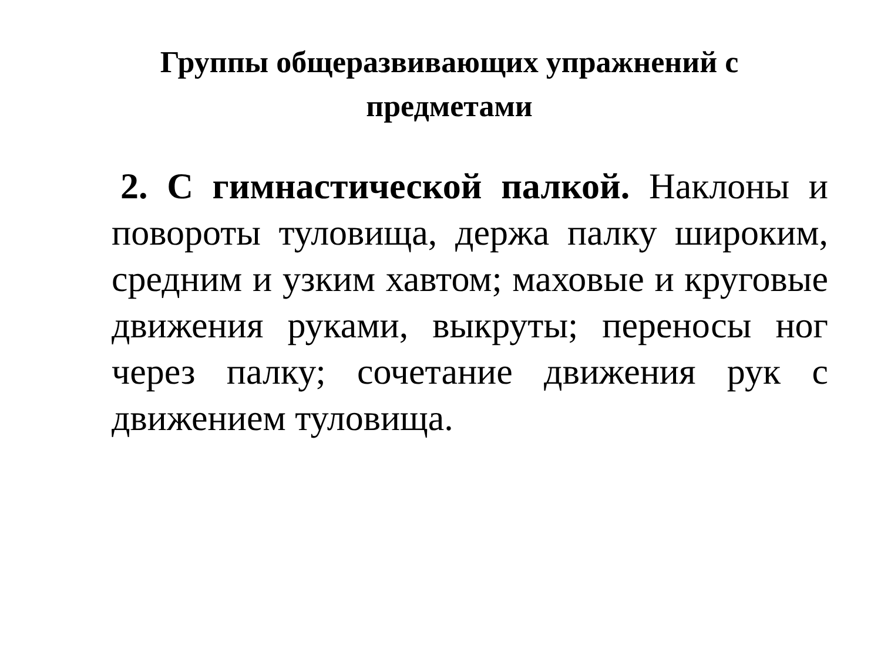Группы общеразвивающих упражнений с
предметами
2. С гимнастической палкой. Наклоны и повороты туловища, держа палку широким, средним и узким хавтом; маховые и круговые движения руками, выкруты; переносы ног через палку; сочетание движения рук с движением туловища.